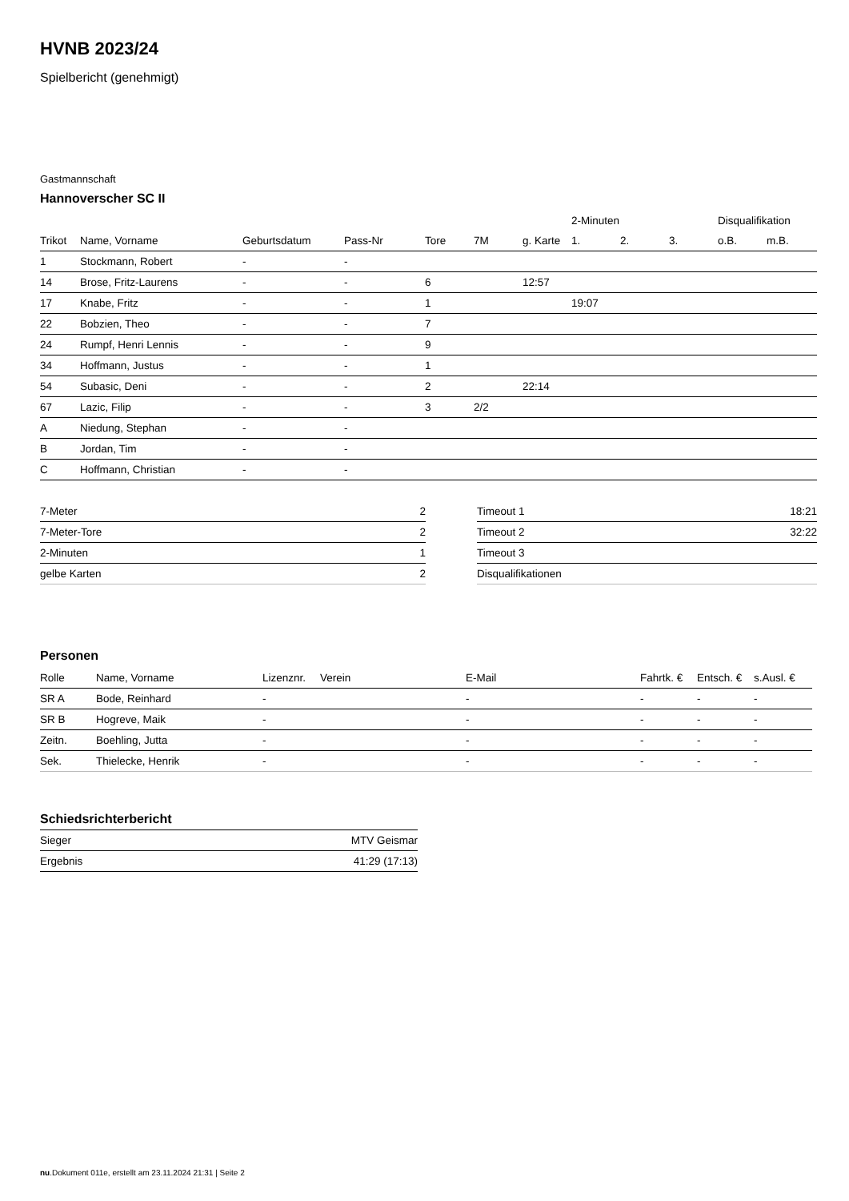HVNB 2023/24
Spielbericht (genehmigt)
Gastmannschaft
Hannoverscher SC II
| | | | | | | | 2-Minuten | | | Disqualifikation | |
| --- | --- | --- | --- | --- | --- | --- | --- | --- | --- | --- | --- |
| Trikot | Name, Vorname | Geburtsdatum | Pass-Nr | Tore | 7M | g. Karte | 1. | 2. | 3. | o.B. | m.B. |
| 1 | Stockmann, Robert | - | - | | | | | | | | |
| 14 | Brose, Fritz-Laurens | - | - | 6 | | 12:57 | | | | | |
| 17 | Knabe, Fritz | - | - | 1 | | | 19:07 | | | | |
| 22 | Bobzien, Theo | - | - | 7 | | | | | | | |
| 24 | Rumpf, Henri Lennis | - | - | 9 | | | | | | | |
| 34 | Hoffmann, Justus | - | - | 1 | | | | | | | |
| 54 | Subasic, Deni | - | - | 2 | | 22:14 | | | | | |
| 67 | Lazic, Filip | - | - | 3 | 2/2 | | | | | | |
| A | Niedung, Stephan | - | - | | | | | | | | |
| B | Jordan, Tim | - | - | | | | | | | | |
| C | Hoffmann, Christian | - | - | | | | | | | | |
| 7-Meter | 2 |
| 7-Meter-Tore | 2 |
| 2-Minuten | 1 |
| gelbe Karten | 2 |
| Timeout 1 | 18:21 |
| Timeout 2 | 32:22 |
| Timeout 3 | |
| Disqualifikationen | |
Personen
| Rolle | Name, Vorname | Lizenznr. | Verein | E-Mail | Fahrtk. € | Entsch. € | s.Ausl. € |
| --- | --- | --- | --- | --- | --- | --- | --- |
| SR A | Bode, Reinhard | - | | - | - | - | - |
| SR B | Hogreve, Maik | - | | - | - | - | - |
| Zeitn. | Boehling, Jutta | - | | - | - | - | - |
| Sek. | Thielecke, Henrik | - | | - | - | - | - |
Schiedsrichterbericht
| Sieger | MTV Geismar |
| Ergebnis | 41:29 (17:13) |
nu.Dokument 011e, erstellt am 23.11.2024 21:31 | Seite 2